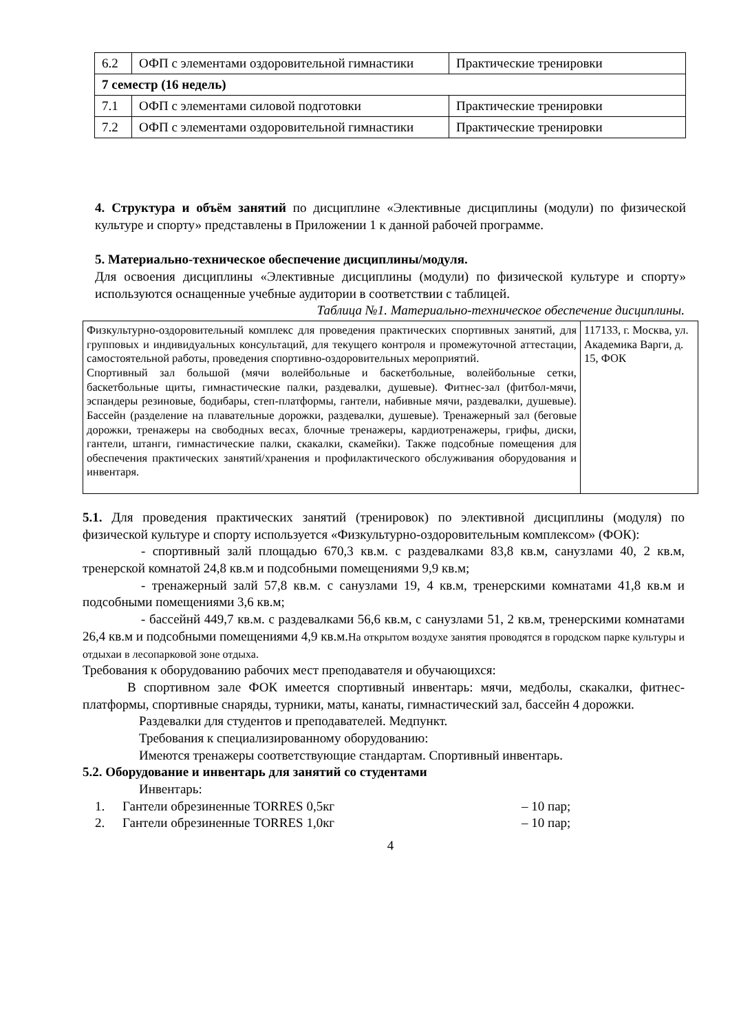| 6.2 | ОФП с элементами оздоровительной гимнастики | Практические тренировки |
| 7 семестр (16 недель) | | |
| 7.1 | ОФП с элементами силовой подготовки | Практические тренировки |
| 7.2 | ОФП с элементами оздоровительной гимнастики | Практические тренировки |
4. Структура и объём занятий по дисциплине «Элективные дисциплины (модули) по физической культуре и спорту» представлены в Приложении 1 к данной рабочей программе.
5. Материально-техническое обеспечение дисциплины/модуля.
Для освоения дисциплины «Элективные дисциплины (модули) по физической культуре и спорту» используются оснащенные учебные аудитории в соответствии с таблицей.
Таблица №1. Материально-техническое обеспечение дисциплины.
| Физкультурно-оздоровительный комплекс для проведения практических спортивных занятий, для групповых и индивидуальных консультаций, для текущего контроля и промежуточной аттестации, самостоятельной работы, проведения спортивно-оздоровительных мероприятий. Спортивный зал большой (мячи волейбольные и баскетбольные, волейбольные сетки, баскетбольные щиты, гимнастические палки, раздевалки, душевые). Фитнес-зал (фитбол-мячи, эспандеры резиновые, бодибары, степ-платформы, гантели, набивные мячи, раздевалки, душевые). Бассейн (разделение на плавательные дорожки, раздевалки, душевые). Тренажерный зал (беговые дорожки, тренажеры на свободных весах, блочные тренажеры, кардиотренажеры, грифы, диски, гантели, штанги, гимнастические палки, скакалки, скамейки). Также подсобные помещения для обеспечения практических занятий/хранения и профилактического обслуживания оборудования и инвентаря. | 117133, г. Москва, ул. Академика Варги, д. 15, ФОК |
5.1. Для проведения практических занятий (тренировок) по элективной дисциплины (модуля) по физической культуре и спорту используется «Физкультурно-оздоровительным комплексом» (ФОК):
- спортивный залй площадью 670,3 кв.м. с раздевалками 83,8 кв.м, санузлами 40, 2 кв.м, тренерской комнатой 24,8 кв.м и подсобными помещениями 9,9 кв.м;
- тренажерный залй 57,8 кв.м. с санузлами 19, 4 кв.м, тренерскими комнатами 41,8 кв.м и подсобными помещениями 3,6 кв.м;
- бассейнй 449,7 кв.м. с раздевалками 56,6 кв.м, с санузлами 51, 2 кв.м, тренерскими комнатами 26,4 кв.м и подсобными помещениями 4,9 кв.м.На открытом воздухе занятия проводятся в городском парке культуры и отдыхаи в лесопарковой зоне отдыха.
Требования к оборудованию рабочих мест преподавателя и обучающихся:
В спортивном зале ФОК имеется спортивный инвентарь: мячи, медболы, скакалки, фитнес-платформы, спортивные снаряды, турники, маты, канаты, гимнастический зал, бассейн 4 дорожки.
Раздевалки для студентов и преподавателей. Медпункт.
Требования к специализированному оборудованию:
Имеются тренажеры соответствующие стандартам. Спортивный инвентарь.
5.2. Оборудование и инвентарь для занятий со студентами
Инвентарь:
1. Гантели обрезиненные TORRES 0,5кг – 10 пар;
2. Гантели обрезиненные TORRES 1,0кг – 10 пар;
4